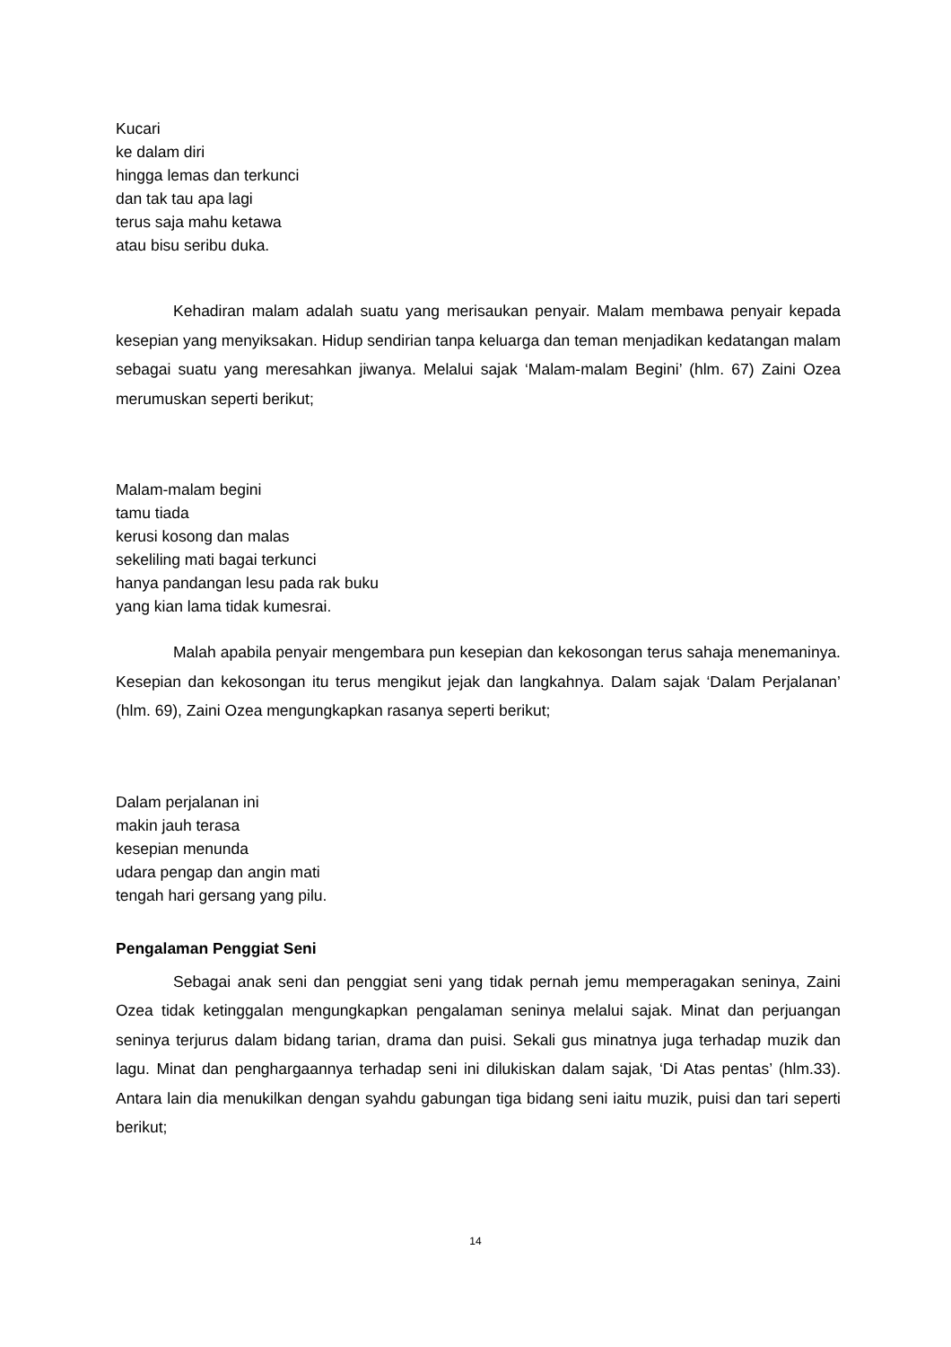Kucari
ke dalam diri
hingga lemas dan terkunci
dan tak tau apa lagi
terus saja mahu ketawa
atau bisu seribu duka.
Kehadiran malam adalah suatu yang merisaukan penyair. Malam membawa penyair kepada kesepian yang menyiksakan. Hidup sendirian tanpa keluarga dan teman menjadikan kedatangan malam sebagai suatu yang meresahkan jiwanya. Melalui sajak ‘Malam-malam Begini’ (hlm. 67) Zaini Ozea merumuskan seperti berikut;
Malam-malam begini
tamu tiada
kerusi kosong dan malas
sekeliling mati bagai terkunci
hanya pandangan lesu pada rak buku
yang kian lama tidak kumesrai.
Malah apabila penyair mengembara pun kesepian dan kekosongan terus sahaja menemaninya. Kesepian dan kekosongan itu terus mengikut jejak dan langkahnya. Dalam sajak ‘Dalam Perjalanan’ (hlm. 69), Zaini Ozea mengungkapkan rasanya seperti berikut;
Dalam perjalanan ini
makin jauh terasa
kesepian menunda
udara pengap dan angin mati
tengah hari gersang yang pilu.
Pengalaman Penggiat Seni
Sebagai anak seni dan penggiat seni yang tidak pernah jemu memperagakan seninya, Zaini Ozea tidak ketinggalan mengungkapkan pengalaman seninya melalui sajak. Minat dan perjuangan seninya terjurus dalam bidang tarian, drama dan puisi. Sekali gus minatnya juga terhadap muzik dan lagu. Minat dan penghargaannya terhadap seni ini dilukiskan dalam sajak, ‘Di Atas pentas’ (hlm.33). Antara lain dia menukilkan dengan syahdu gabungan tiga bidang seni iaitu muzik, puisi dan tari seperti berikut;
14